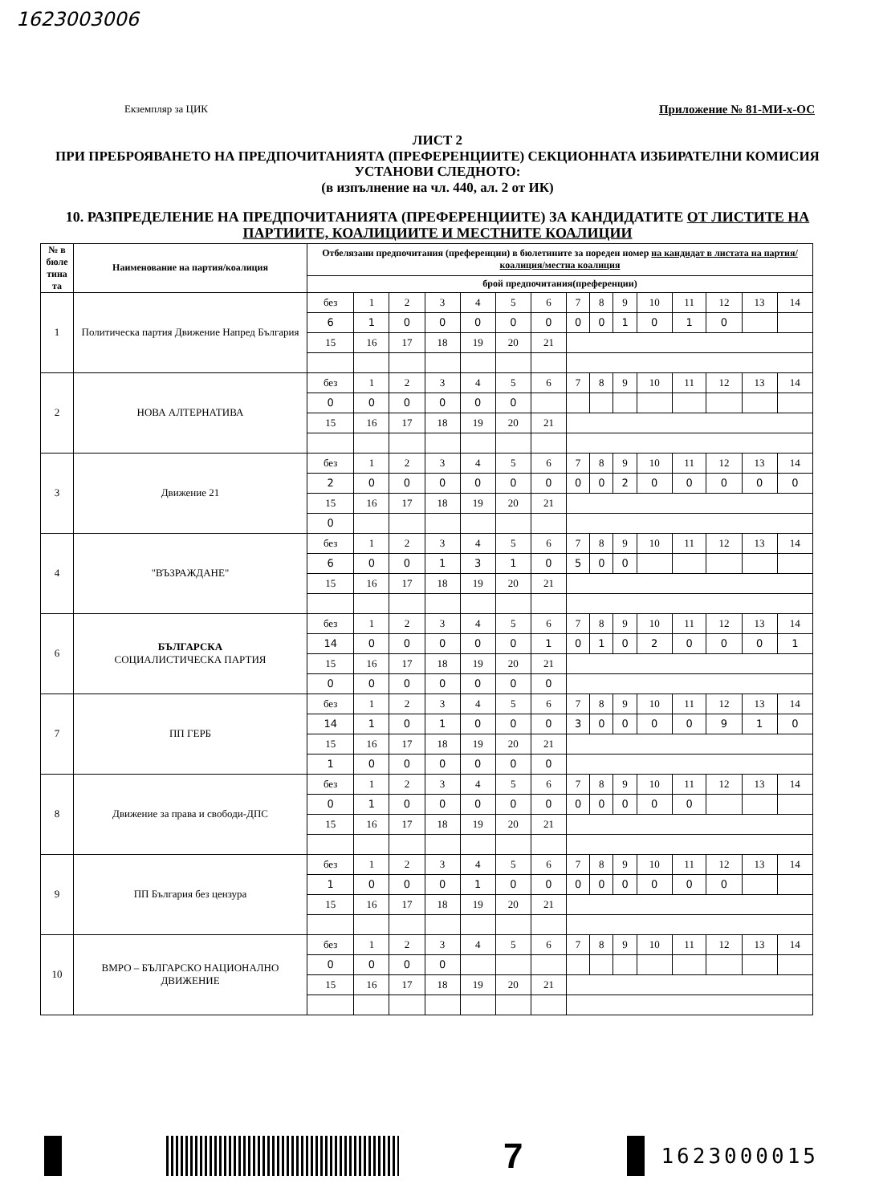1623003006
Екземпляр за ЦИК Приложение № 81-МИ-х-ОС
ЛИСТ 2
ПРИ ПРЕБРОЯВАНЕТО НА ПРЕДПОЧИТАНИЯТА (ПРЕФЕРЕНЦИИТЕ) СЕКЦИОННАТА ИЗБИРАТЕЛНИ КОМИСИЯ УСТАНОВИ СЛЕДНОТО:
(в изпълнение на чл. 440, ал. 2 от ИК)
10. РАЗПРЕДЕЛЕНИЕ НА ПРЕДПОЧИТАНИЯТА (ПРЕФЕРЕНЦИИТЕ) ЗА КАНДИДАТИТЕ ОТ ЛИСТИТЕ НА ПАРТИИТЕ, КОАЛИЦИИТЕ И МЕСТНИТЕ КОАЛИЦИИ
| № в бюле тина та | Наименование на партия/коалиция | Отбелязани предпочитания (преференции) в бюлетините за пореден номер на кандидат в листата на партия/коалиция/местна коалиция | | | | | | | | | | | | | | |
| --- | --- | --- | --- | --- | --- | --- | --- | --- | --- | --- | --- | --- | --- | --- | --- | --- |
| | | брой предпочитания(преференции) | | | | | | | | | | | | | | |
| 1 | Политическа партия Движение Напред България | без | 1 | 2 | 3 | 4 | 5 | 6 | 7 | 8 | 9 | 10 | 11 | 12 | 13 | 14 |
| | | 6 | 1 | 0 | 0 | 0 | 0 | 0 | 0 | 0 | 1 | 0 | 1 | 0 | | |
| | | 15 | 16 | 17 | 18 | 19 | 20 | 21 | | | | | | | | |
| 2 | НОВА АЛТЕРНАТИВА | без | 1 | 2 | 3 | 4 | 5 | 6 | 7 | 8 | 9 | 10 | 11 | 12 | 13 | 14 |
| | | 0 | 0 | 0 | 0 | 0 | 0 | | | | | | | | | |
| | | 15 | 16 | 17 | 18 | 19 | 20 | 21 | | | | | | | | |
| 3 | Движение 21 | без | 1 | 2 | 3 | 4 | 5 | 6 | 7 | 8 | 9 | 10 | 11 | 12 | 13 | 14 |
| | | 2 | 0 | 0 | 0 | 0 | 0 | 0 | 0 | 0 | 2 | 0 | 0 | 0 | 0 | 0 |
| | | 15 | 16 | 17 | 18 | 19 | 20 | 21 | | | | | | | | |
| | | 0 | | | | | | | | | | | | | | |
| 4 | "ВЪЗРАЖДАНЕ" | без | 1 | 2 | 3 | 4 | 5 | 6 | 7 | 8 | 9 | 10 | 11 | 12 | 13 | 14 |
| | | 6 | 0 | 0 | 1 | 3 | 1 | 0 | 5 | 0 | 0 | | | | | |
| | | 15 | 16 | 17 | 18 | 19 | 20 | 21 | | | | | | | | |
| 6 | БЪЛГАРСКА СОЦИАЛИСТИЧЕСКА ПАРТИЯ | без | 1 | 2 | 3 | 4 | 5 | 6 | 7 | 8 | 9 | 10 | 11 | 12 | 13 | 14 |
| | | 14 | 0 | 0 | 0 | 0 | 0 | 1 | 0 | 1 | 0 | 2 | 0 | 0 | 0 | 1 |
| | | 15 | 16 | 17 | 18 | 19 | 20 | 21 | | | | | | | | |
| | | 0 | 0 | 0 | 0 | 0 | 0 | 0 | | | | | | | | |
| 7 | ПП ГЕРБ | без | 1 | 2 | 3 | 4 | 5 | 6 | 7 | 8 | 9 | 10 | 11 | 12 | 13 | 14 |
| | | 14 | 1 | 0 | 1 | 0 | 0 | 0 | 3 | 0 | 0 | 0 | 0 | 9 | 1 | 0 |
| | | 15 | 16 | 17 | 18 | 19 | 20 | 21 | | | | | | | | |
| | | 1 | 0 | 0 | 0 | 0 | 0 | 0 | | | | | | | | |
| 8 | Движение за права и свободи-ДПС | без | 1 | 2 | 3 | 4 | 5 | 6 | 7 | 8 | 9 | 10 | 11 | 12 | 13 | 14 |
| | | 0 | 1 | 0 | 0 | 0 | 0 | 0 | 0 | 0 | 0 | 0 | 0 | | | |
| | | 15 | 16 | 17 | 18 | 19 | 20 | 21 | | | | | | | | |
| 9 | ПП България без цензура | без | 1 | 2 | 3 | 4 | 5 | 6 | 7 | 8 | 9 | 10 | 11 | 12 | 13 | 14 |
| | | 1 | 0 | 0 | 0 | 1 | 0 | 0 | 0 | 0 | 0 | 0 | 0 | 0 | | |
| | | 15 | 16 | 17 | 18 | 19 | 20 | 21 | | | | | | | | |
| 10 | ВМРО – БЪЛГАРСКО НАЦИОНАЛНО ДВИЖЕНИЕ | без | 1 | 2 | 3 | 4 | 5 | 6 | 7 | 8 | 9 | 10 | 11 | 12 | 13 | 14 |
| | | 0 | 0 | 0 | 0 | | | | | | | | | | | |
| | | 15 | 16 | 17 | 18 | 19 | 20 | 21 | | | | | | | | |
7
1623000015